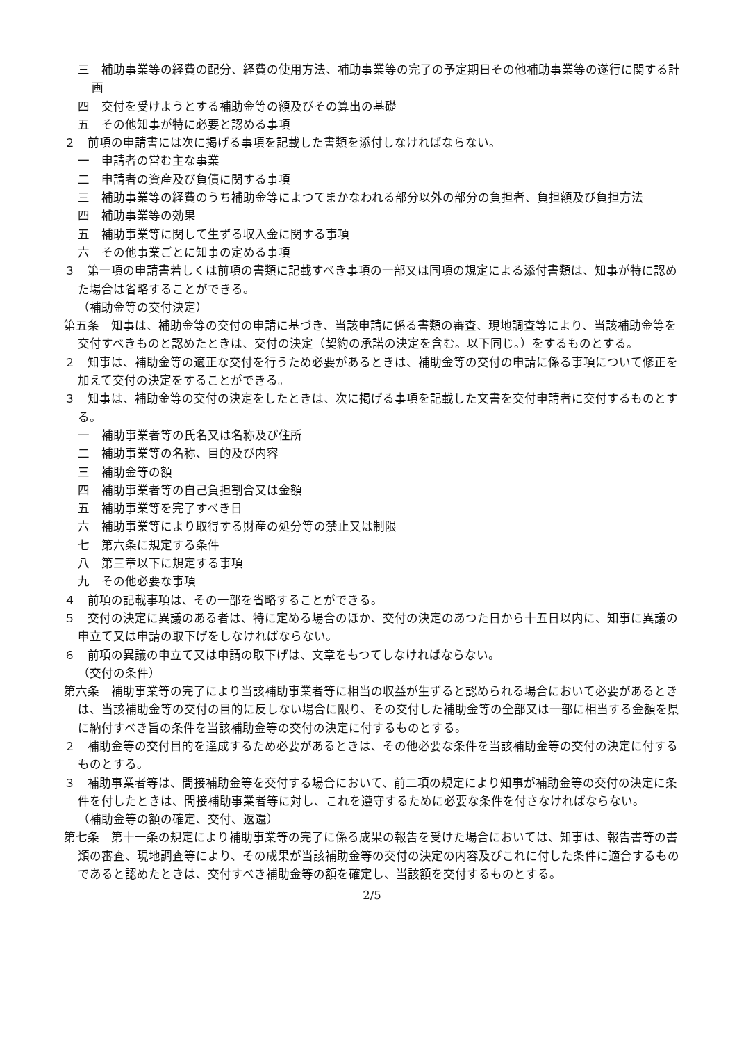三　補助事業等の経費の配分、経費の使用方法、補助事業等の完了の予定期日その他補助事業等の遂行に関する計画
四　交付を受けようとする補助金等の額及びその算出の基礎
五　その他知事が特に必要と認める事項
２　前項の申請書には次に掲げる事項を記載した書類を添付しなければならない。
一　申請者の営む主な事業
二　申請者の資産及び負債に関する事項
三　補助事業等の経費のうち補助金等によつてまかなわれる部分以外の部分の負担者、負担額及び負担方法
四　補助事業等の効果
五　補助事業等に関して生ずる収入金に関する事項
六　その他事業ごとに知事の定める事項
３　第一項の申請書若しくは前項の書類に記載すべき事項の一部又は同項の規定による添付書類は、知事が特に認めた場合は省略することができる。
（補助金等の交付決定）
第五条　知事は、補助金等の交付の申請に基づき、当該申請に係る書類の審査、現地調査等により、当該補助金等を交付すべきものと認めたときは、交付の決定（契約の承諾の決定を含む。以下同じ。）をするものとする。
２　知事は、補助金等の適正な交付を行うため必要があるときは、補助金等の交付の申請に係る事項について修正を加えて交付の決定をすることができる。
３　知事は、補助金等の交付の決定をしたときは、次に掲げる事項を記載した文書を交付申請者に交付するものとする。
一　補助事業者等の氏名又は名称及び住所
二　補助事業等の名称、目的及び内容
三　補助金等の額
四　補助事業者等の自己負担割合又は金額
五　補助事業等を完了すべき日
六　補助事業等により取得する財産の処分等の禁止又は制限
七　第六条に規定する条件
八　第三章以下に規定する事項
九　その他必要な事項
４　前項の記載事項は、その一部を省略することができる。
５　交付の決定に異議のある者は、特に定める場合のほか、交付の決定のあつた日から十五日以内に、知事に異議の申立て又は申請の取下げをしなければならない。
６　前項の異議の申立て又は申請の取下げは、文章をもつてしなければならない。
（交付の条件）
第六条　補助事業等の完了により当該補助事業者等に相当の収益が生ずると認められる場合において必要があるときは、当該補助金等の交付の目的に反しない場合に限り、その交付した補助金等の全部又は一部に相当する金額を県に納付すべき旨の条件を当該補助金等の交付の決定に付するものとする。
２　補助金等の交付目的を達成するため必要があるときは、その他必要な条件を当該補助金等の交付の決定に付するものとする。
３　補助事業者等は、間接補助金等を交付する場合において、前二項の規定により知事が補助金等の交付の決定に条件を付したときは、間接補助事業者等に対し、これを遵守するために必要な条件を付さなければならない。
（補助金等の額の確定、交付、返還）
第七条　第十一条の規定により補助事業等の完了に係る成果の報告を受けた場合においては、知事は、報告書等の書類の審査、現地調査等により、その成果が当該補助金等の交付の決定の内容及びこれに付した条件に適合するものであると認めたときは、交付すべき補助金等の額を確定し、当該額を交付するものとする。
2/5